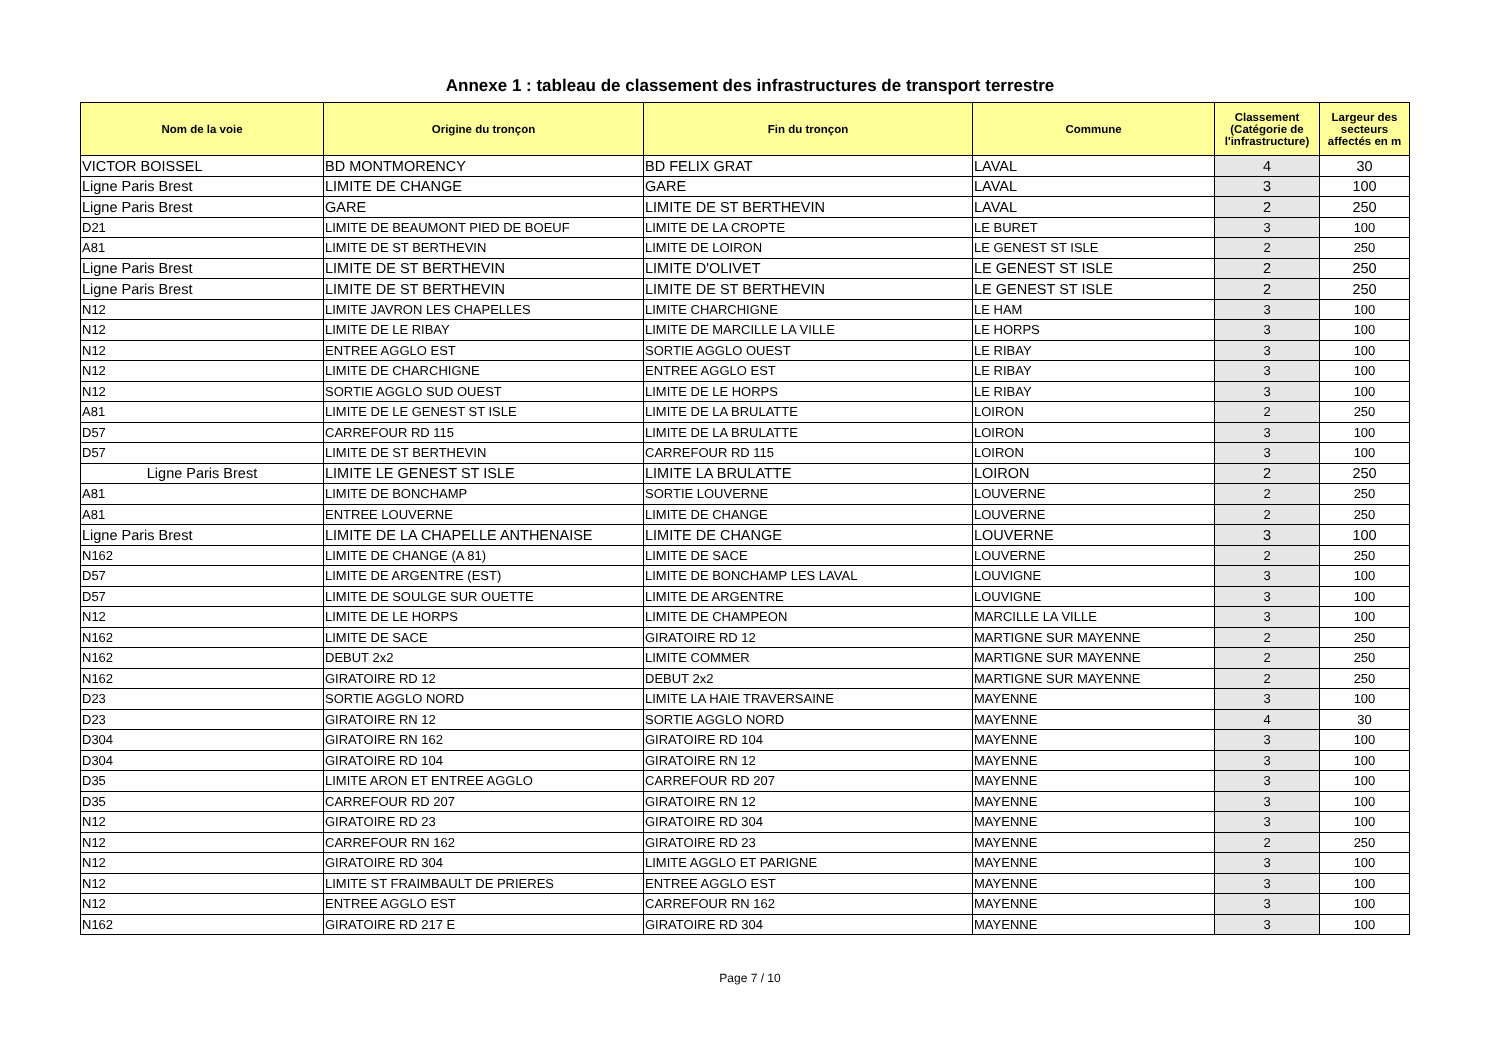Annexe 1 : tableau de classement des infrastructures de transport terrestre
| Nom de la voie | Origine du tronçon | Fin du tronçon | Commune | Classement (Catégorie de l'infrastructure) | Largeur des secteurs affectés en m |
| --- | --- | --- | --- | --- | --- |
| VICTOR BOISSEL | BD MONTMORENCY | BD FELIX GRAT | LAVAL | 4 | 30 |
| Ligne Paris Brest | LIMITE DE CHANGE | GARE | LAVAL | 3 | 100 |
| Ligne Paris Brest | GARE | LIMITE DE ST BERTHEVIN | LAVAL | 2 | 250 |
| D21 | LIMITE DE BEAUMONT PIED DE BOEUF | LIMITE DE LA CROPTE | LE BURET | 3 | 100 |
| A81 | LIMITE DE ST BERTHEVIN | LIMITE DE LOIRON | LE GENEST ST ISLE | 2 | 250 |
| Ligne Paris Brest | LIMITE DE ST BERTHEVIN | LIMITE D'OLIVET | LE GENEST ST ISLE | 2 | 250 |
| Ligne Paris Brest | LIMITE DE ST BERTHEVIN | LIMITE DE ST BERTHEVIN | LE GENEST ST ISLE | 2 | 250 |
| N12 | LIMITE JAVRON LES CHAPELLES | LIMITE CHARCHIGNE | LE HAM | 3 | 100 |
| N12 | LIMITE DE LE RIBAY | LIMITE DE MARCILLE LA VILLE | LE HORPS | 3 | 100 |
| N12 | ENTREE AGGLO EST | SORTIE AGGLO OUEST | LE RIBAY | 3 | 100 |
| N12 | LIMITE DE CHARCHIGNE | ENTREE AGGLO EST | LE RIBAY | 3 | 100 |
| N12 | SORTIE AGGLO SUD OUEST | LIMITE DE LE HORPS | LE RIBAY | 3 | 100 |
| A81 | LIMITE DE LE GENEST ST ISLE | LIMITE DE LA BRULATTE | LOIRON | 2 | 250 |
| D57 | CARREFOUR RD 115 | LIMITE DE LA BRULATTE | LOIRON | 3 | 100 |
| D57 | LIMITE DE ST BERTHEVIN | CARREFOUR RD 115 | LOIRON | 3 | 100 |
| Ligne Paris Brest | LIMITE LE GENEST ST ISLE | LIMITE LA BRULATTE | LOIRON | 2 | 250 |
| A81 | LIMITE DE BONCHAMP | SORTIE LOUVERNE | LOUVERNE | 2 | 250 |
| A81 | ENTREE LOUVERNE | LIMITE DE CHANGE | LOUVERNE | 2 | 250 |
| Ligne Paris Brest | LIMITE DE LA CHAPELLE ANTHENAISE | LIMITE DE CHANGE | LOUVERNE | 3 | 100 |
| N162 | LIMITE DE CHANGE (A 81) | LIMITE DE SACE | LOUVERNE | 2 | 250 |
| D57 | LIMITE DE ARGENTRE (EST) | LIMITE DE BONCHAMP LES LAVAL | LOUVIGNE | 3 | 100 |
| D57 | LIMITE DE SOULGE SUR OUETTE | LIMITE DE ARGENTRE | LOUVIGNE | 3 | 100 |
| N12 | LIMITE DE LE HORPS | LIMITE DE CHAMPEON | MARCILLE LA VILLE | 3 | 100 |
| N162 | LIMITE DE SACE | GIRATOIRE RD 12 | MARTIGNE SUR MAYENNE | 2 | 250 |
| N162 | DEBUT 2x2 | LIMITE COMMER | MARTIGNE SUR MAYENNE | 2 | 250 |
| N162 | GIRATOIRE RD 12 | DEBUT 2x2 | MARTIGNE SUR MAYENNE | 2 | 250 |
| D23 | SORTIE AGGLO NORD | LIMITE LA HAIE TRAVERSAINE | MAYENNE | 3 | 100 |
| D23 | GIRATOIRE RN 12 | SORTIE AGGLO NORD | MAYENNE | 4 | 30 |
| D304 | GIRATOIRE RN 162 | GIRATOIRE RD 104 | MAYENNE | 3 | 100 |
| D304 | GIRATOIRE RD 104 | GIRATOIRE RN 12 | MAYENNE | 3 | 100 |
| D35 | LIMITE ARON ET ENTREE AGGLO | CARREFOUR RD 207 | MAYENNE | 3 | 100 |
| D35 | CARREFOUR RD 207 | GIRATOIRE RN 12 | MAYENNE | 3 | 100 |
| N12 | GIRATOIRE RD 23 | GIRATOIRE RD 304 | MAYENNE | 3 | 100 |
| N12 | CARREFOUR RN 162 | GIRATOIRE RD 23 | MAYENNE | 2 | 250 |
| N12 | GIRATOIRE RD 304 | LIMITE AGGLO ET PARIGNE | MAYENNE | 3 | 100 |
| N12 | LIMITE ST FRAIMBAULT DE PRIERES | ENTREE AGGLO EST | MAYENNE | 3 | 100 |
| N12 | ENTREE AGGLO EST | CARREFOUR RN 162 | MAYENNE | 3 | 100 |
| N162 | GIRATOIRE RD 217 E | GIRATOIRE RD 304 | MAYENNE | 3 | 100 |
Page 7 / 10